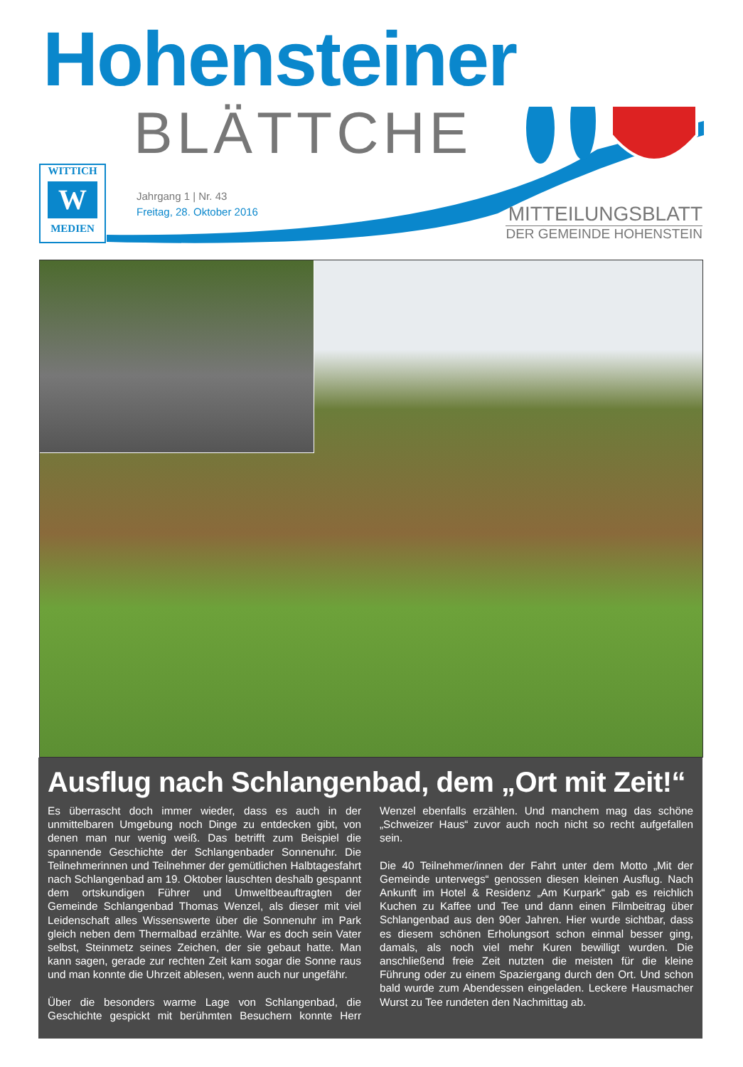Hohensteiner
BLÄTTCHE
WITTICH
W
MEDIEN
Jahrgang 1 | Nr. 43
Freitag, 28. Oktober 2016
MITTEILUNGSBLATT
DER GEMEINDE HOHENSTEIN
Ausflug nach Schlangenbad, dem „Ort mit Zeit!“
Es überrascht doch immer wieder, dass es auch in der unmittelbaren Umgebung noch Dinge zu entdecken gibt, von denen man nur wenig weiß. Das betrifft zum Beispiel die spannende Geschichte der Schlangenbader Sonnenuhr. Die Teilnehmerinnen und Teilnehmer der gemütlichen Halbtagesfahrt nach Schlangenbad am 19. Oktober lauschten deshalb gespannt dem ortskundigen Führer und Umweltbeauftragten der Gemeinde Schlangenbad Thomas Wenzel, als dieser mit viel Leidenschaft alles Wissenswerte über die Sonnenuhr im Park gleich neben dem Thermalbad erzählte. War es doch sein Vater selbst, Steinmetz seines Zeichen, der sie gebaut hatte. Man kann sagen, gerade zur rechten Zeit kam sogar die Sonne raus und man konnte die Uhrzeit ablesen, wenn auch nur ungefähr.
Über die besonders warme Lage von Schlangenbad, die Geschichte gespickt mit berühmten Besuchern konnte Herr Wenzel ebenfalls erzählen. Und manchem mag das schöne „Schweizer Haus“ zuvor auch noch nicht so recht aufgefallen sein.
Die 40 Teilnehmer/innen der Fahrt unter dem Motto „Mit der Gemeinde unterwegs“ genossen diesen kleinen Ausflug. Nach Ankunft im Hotel & Residenz „Am Kurpark“ gab es reichlich Kuchen zu Kaffee und Tee und dann einen Filmbeitrag über Schlangenbad aus den 90er Jahren. Hier wurde sichtbar, dass es diesem schönen Erholungsort schon einmal besser ging, damals, als noch viel mehr Kuren bewilligt wurden. Die anschließend freie Zeit nutzten die meisten für die kleine Führung oder zu einem Spaziergang durch den Ort. Und schon bald wurde zum Abendessen eingeladen. Leckere Hausmacher Wurst zu Tee rundeten den Nachmittag ab.